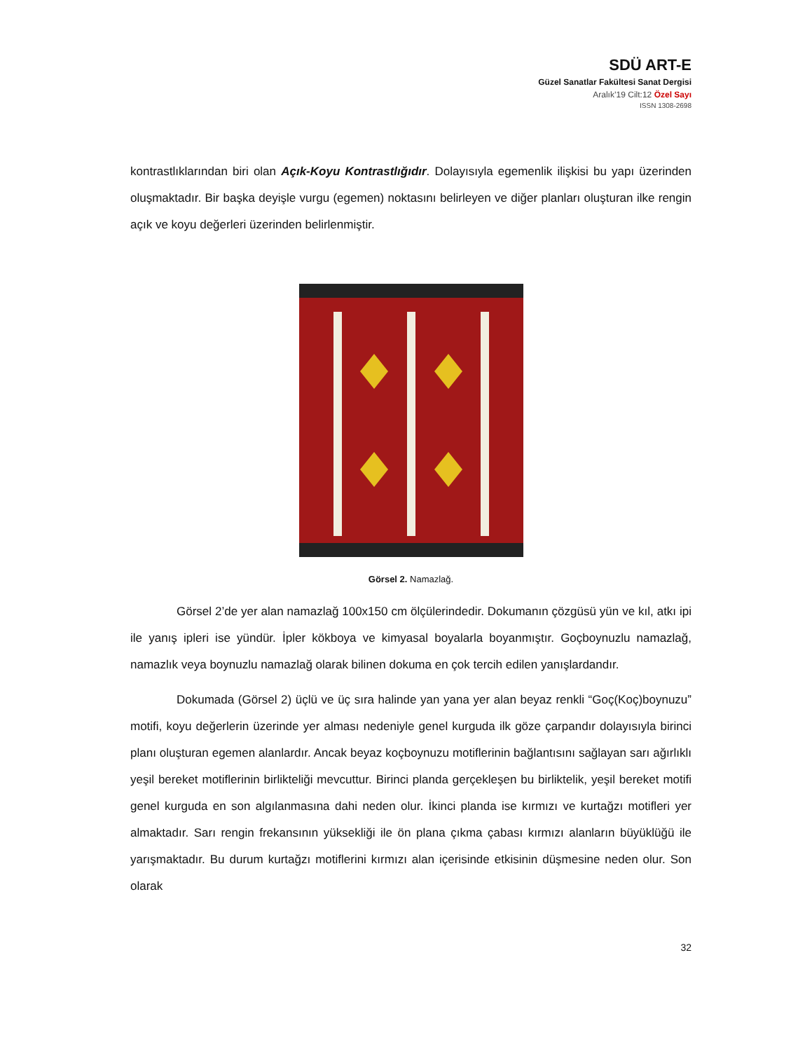SDÜ ART-E
Güzel Sanatlar Fakültesi Sanat Dergisi
Aralık’19 Cilt:12 Özel Sayı
ISSN 1308-2698
kontrastlıklarından biri olan Açık-Koyu Kontrastlığıdır. Dolayısıyla egemenlik ilişkisi bu yapı üzerinden oluşmaktadır. Bir başka deyişle vurgu (egemen) noktasını belirleyen ve diğer planları oluşturan ilke rengin açık ve koyu değerleri üzerinden belirlenmiştir.
Görsel 2. Namazlağ.
Görsel 2’de yer alan namazlağ 100x150 cm ölçülerindedir. Dokumanın çözgüsü yün ve kıl, atkı ipi ile yanış ipleri ise yündür. İpler kökboya ve kimyasal boyalarla boyanmıştır. Goçboynuzlu namazlağ, namazlık veya boynuzlu namazlağ olarak bilinen dokuma en çok tercih edilen yanışlardandır.
Dokumada (Görsel 2) üçlü ve üç sıra halinde yan yana yer alan beyaz renkli “Goç(Koç)boynuzu” motifi, koyu değerlerin üzerinde yer alması nedeniyle genel kurguda ilk göze çarpandır dolayısıyla birinci planı oluşturan egemen alanlardır. Ancak beyaz koçboynuzu motiflerinin bağlantısını sağlayan sarı ağırlıklı yeşil bereket motiflerinin birlikteliği mevcuttur. Birinci planda gerçekleşen bu birliktelik, yeşil bereket motifi genel kurguda en son algılanmasına dahi neden olur. İkinci planda ise kırmızı ve kurtağzı motifleri yer almaktadır. Sarı rengin frekansının yüksekliği ile ön plana çıkma çabası kırmızı alanların büyüklüğü ile yarışmaktadır. Bu durum kurtağzı motiflerini kırmızı alan içerisinde etkisinin düşmesine neden olur. Son olarak
32